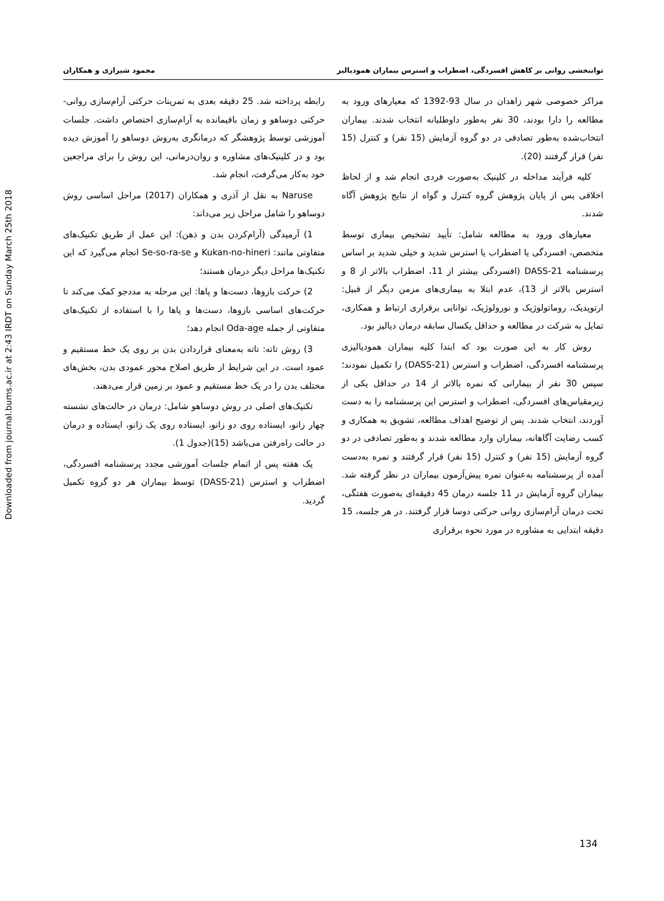Downloaded from journal.bums.ac.ir at 2:43 IRDT on Sunday March 25th 2018
توانبخشی روانی بر کاهش افسردگی، اضطراب و استرس بیماران همودیالیز محمود شیرازی و همکاران
مراکز خصوصی شهر زاهدان در سال 93-1392 که معیارهای ورود به مطالعه را دارا بودند، 30 نفر به‌طور داوطلبانه انتخاب شدند. بیماران انتخاب‌شده به‌طور تصادفی در دو گروه آزمایش (15 نفر) و کنترل (15 نفر) قرار گرفتند (20).
کلیه فرآیند مداخله در کلینیک به‌صورت فردی انجام شد و از لحاظ اخلاقی پس از پایان پژوهش گروه کنترل و گواه از نتایج پژوهش آگاه شدند.
معیارهای ورود به مطالعه شامل: تأیید تشخیص بیماری توسط متخصص، افسردگی یا اضطراب یا استرس شدید و خیلی شدید بر اساس پرسشنامه DASS-21 (افسردگی بیشتر از 11، اضطراب بالاتر از 8 و استرس بالاتر از 13)، عدم ابتلا به بیماری‌های مزمن دیگر از قبیل: ارتوپدیک، روماتولوژیک و نورولوژیک، توانایی برقراری ارتباط و همکاری، تمایل به شرکت در مطالعه و حداقل یکسال سابقه درمان دیالیز بود.
روش کار به این صورت بود که ابتدا کلیه بیماران همودیالیزی پرسشنامه افسردگی، اضطراب و استرس (DASS-21) را تکمیل نمودند؛سپس 30 نفر از بیمارانی که نمره بالاتر از 14 در حداقل یکی از زیرمقیاس‌های افسردگی، اضطراب و استرس این پرسشنامه را به دست آوردند، انتخاب شدند. پس از توضیح اهداف مطالعه، تشویق به همکاری و کسب رضایت آگاهانه، بیماران وارد مطالعه شدند و به‌طور تصادفی در دو گروه آزمایش (15 نفر) و کنترل (15 نفر) قرار گرفتند و نمره به‌دست آمده از پرسشنامه به‌عنوان نمره پیش‌آزمون بیماران در نظر گرفته شد. بیماران گروه آزمایش در 11 جلسه درمان 45 دقیقه‌ای به‌صورت هفتگی، تحت درمان آرام‌سازی روانی حرکتی دوسا قرار گرفتند. در هر جلسه، 15 دقیقه ابتدایی به مشاوره در مورد نحوه برقراری
رابطه پرداخته شد. 25 دقیقه بعدی به تمرینات حرکتی آرام‌سازی روانی- حرکتی دوساهو و زمان باقیمانده به آرام‌سازی اختصاص داشت. جلسات آموزشی توسط پژوهشگر که درمانگری به‌روش دوساهو را آموزش دیده بود و در کلینیک‌های مشاوره و روان‌درمانی، این روش را برای مراجعین خود به‌کار می‌گرفت، انجام شد.
Naruse به نقل از آذری و همکاران (2017) مراحل اساسی روش دوساهو را شامل مراحل زیر می‌داند:
1) آرمیدگی (آرام‌کردن بدن و ذهن): این عمل از طریق تکنیک‌های متفاوتی مانند: Kukan-no-hineri و Se-so-ra-se انجام می‌گیرد که این تکنیک‌ها مراحل دیگر درمان هستند؛
2) حرکت بازوها، دست‌ها و پاها: این مرحله به مددجو کمک می‌کند تا حرکت‌های اساسی بازوها، دست‌ها و پاها را با استفاده از تکنیک‌های متفاوتی از جمله Oda-age انجام دهد؛
3) روش تاته: تاته به‌معنای قراردادن بدن بر روی یک خط مستقیم و عمود است. در این شرایط از طریق اصلاح محور عمودی بدن، بخش‌های مختلف بدن را در یک خط مستقیم و عمود بر زمین قرار می‌دهند.
تکنیک‌های اصلی در روش دوساهو شامل: درمان در حالت‌های نشسته چهار زانو، ایستاده روی دو زانو، ایستاده روی یک زانو، ایستاده و درمان در حالت راه‌رفتن می‌باشد (15)(جدول 1).
یک هفته پس از اتمام جلسات آموزشی مجدد پرسشنامه افسردگی، اضطراب و استرس (DASS-21) توسط بیماران هر دو گروه تکمیل گردید.
134